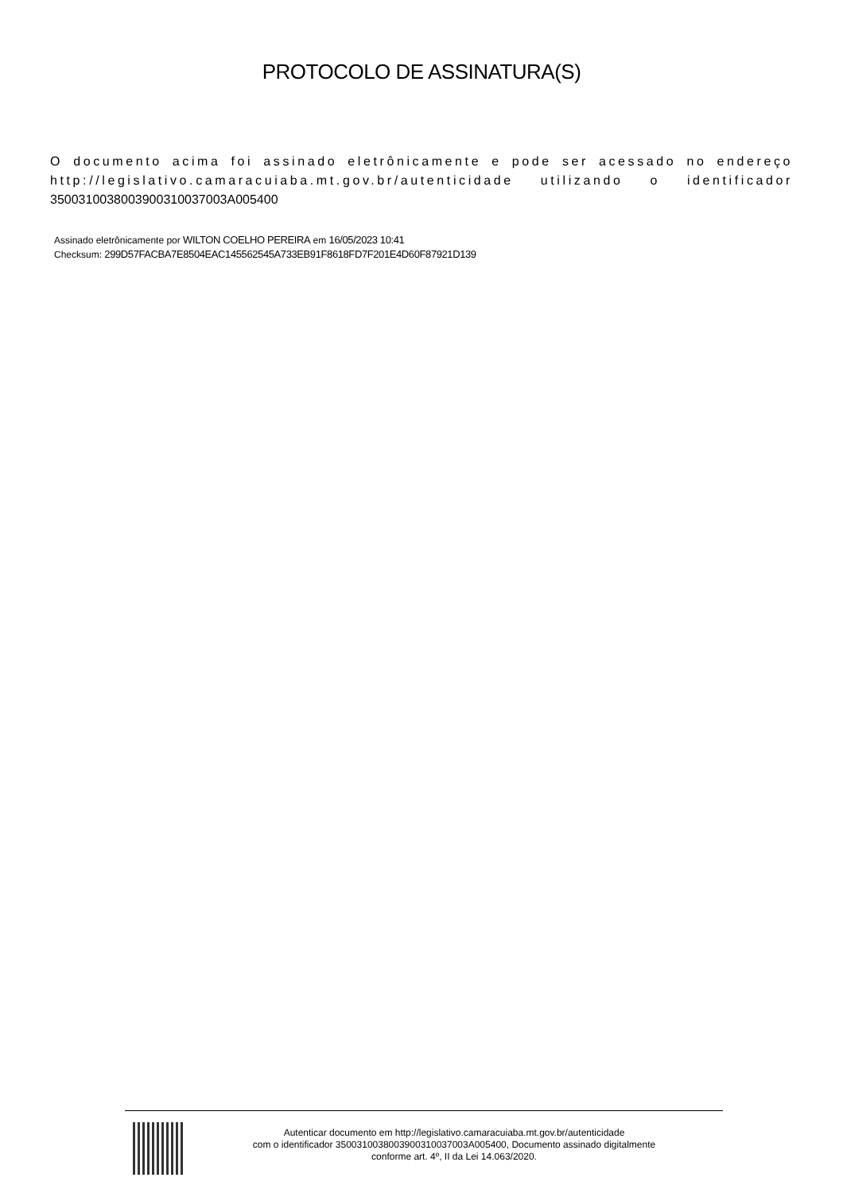PROTOCOLO DE ASSINATURA(S)
O documento acima foi assinado eletrônicamente e pode ser acessado no endereço http://legislativo.camaracuiaba.mt.gov.br/autenticidade utilizando o identificador 350031003800390031003700​3A005400
Assinado eletrônicamente por WILTON COELHO PEREIRA em 16/05/2023 10:41
Checksum: 299D57FACBA7E8504EAC145562545A733EB91F8618FD7F201E4D60F87921D139
Autenticar documento em http://legislativo.camaracuiaba.mt.gov.br/autenticidade
com o identificador 3500310038003900310037003A005400, Documento assinado digitalmente
conforme art. 4º, II da Lei 14.063/2020.